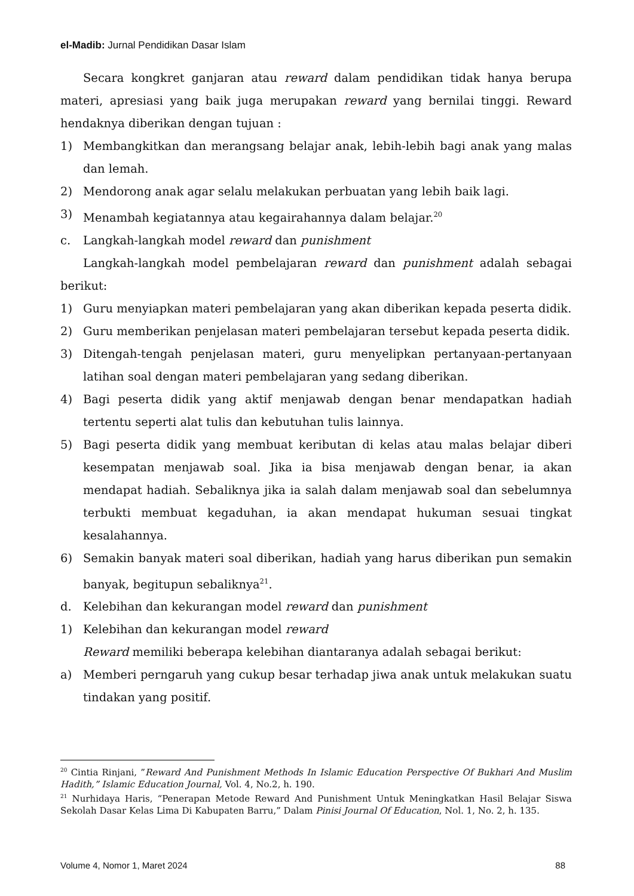el-Madib: Jurnal Pendidikan Dasar Islam
Secara kongkret ganjaran atau reward dalam pendidikan tidak hanya berupa materi, apresiasi yang baik juga merupakan reward yang bernilai tinggi. Reward hendaknya diberikan dengan tujuan :
1) Membangkitkan dan merangsang belajar anak, lebih-lebih bagi anak yang malas dan lemah.
2) Mendorong anak agar selalu melakukan perbuatan yang lebih baik lagi.
3) Menambah kegiatannya atau kegairahannya dalam belajar.<sup>20</sup>
c. Langkah-langkah model reward dan punishment
Langkah-langkah model pembelajaran reward dan punishment adalah sebagai berikut:
1) Guru menyiapkan materi pembelajaran yang akan diberikan kepada peserta didik.
2) Guru memberikan penjelasan materi pembelajaran tersebut kepada peserta didik.
3) Ditengah-tengah penjelasan materi, guru menyelipkan pertanyaan-pertanyaan latihan soal dengan materi pembelajaran yang sedang diberikan.
4) Bagi peserta didik yang aktif menjawab dengan benar mendapatkan hadiah tertentu seperti alat tulis dan kebutuhan tulis lainnya.
5) Bagi peserta didik yang membuat keributan di kelas atau malas belajar diberi kesempatan menjawab soal. Jika ia bisa menjawab dengan benar, ia akan mendapat hadiah. Sebaliknya jika ia salah dalam menjawab soal dan sebelumnya terbukti membuat kegaduhan, ia akan mendapat hukuman sesuai tingkat kesalahannya.
6) Semakin banyak materi soal diberikan, hadiah yang harus diberikan pun semakin banyak, begitupun sebaliknya<sup>21</sup>.
d. Kelebihan dan kekurangan model reward dan punishment
1) Kelebihan dan kekurangan model reward
Reward memiliki beberapa kelebihan diantaranya adalah sebagai berikut:
a) Memberi perngaruh yang cukup besar terhadap jiwa anak untuk melakukan suatu tindakan yang positif.
<sup>20</sup> Cintia Rinjani, ”Reward And Punishment Methods In Islamic Education Perspective Of Bukhari And Muslim Hadith,” Islamic Education Journal, Vol. 4, No.2, h. 190.
<sup>21</sup> Nurhidaya Haris, “Penerapan Metode Reward And Punishment Untuk Meningkatkan Hasil Belajar Siswa Sekolah Dasar Kelas Lima Di Kabupaten Barru,” Dalam Pinisi Journal Of Education, Nol. 1, No. 2, h. 135.
Volume 4, Nomor 1, Maret 2024 88